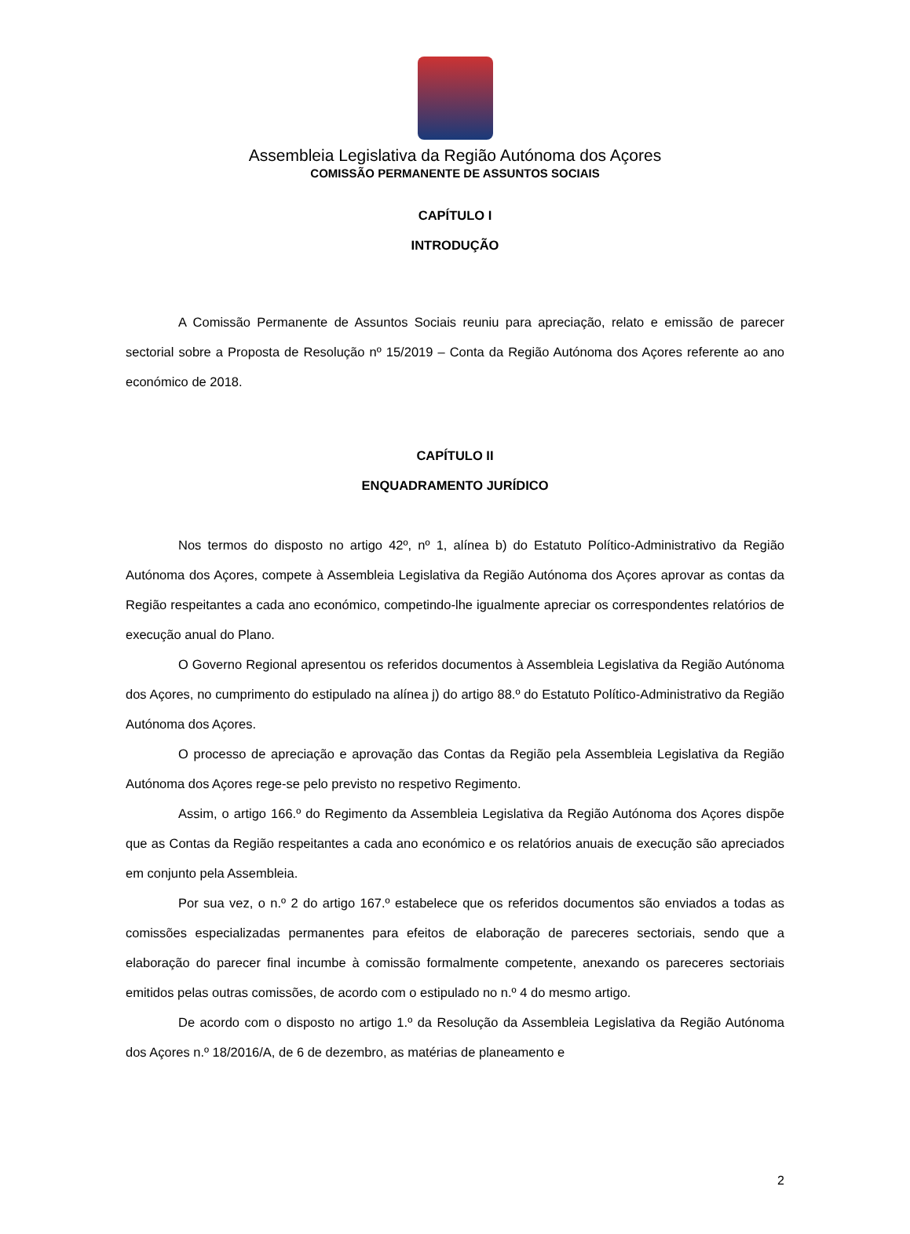Assembleia Legislativa da Região Autónoma dos Açores
COMISSÃO PERMANENTE DE ASSUNTOS SOCIAIS
CAPÍTULO I
INTRODUÇÃO
A Comissão Permanente de Assuntos Sociais reuniu para apreciação, relato e emissão de parecer sectorial sobre a Proposta de Resolução nº 15/2019 – Conta da Região Autónoma dos Açores referente ao ano económico de 2018.
CAPÍTULO II
ENQUADRAMENTO JURÍDICO
Nos termos do disposto no artigo 42º, nº 1, alínea b) do Estatuto Político-Administrativo da Região Autónoma dos Açores, compete à Assembleia Legislativa da Região Autónoma dos Açores aprovar as contas da Região respeitantes a cada ano económico, competindo-lhe igualmente apreciar os correspondentes relatórios de execução anual do Plano.
O Governo Regional apresentou os referidos documentos à Assembleia Legislativa da Região Autónoma dos Açores, no cumprimento do estipulado na alínea j) do artigo 88.º do Estatuto Político-Administrativo da Região Autónoma dos Açores.
O processo de apreciação e aprovação das Contas da Região pela Assembleia Legislativa da Região Autónoma dos Açores rege-se pelo previsto no respetivo Regimento.
Assim, o artigo 166.º do Regimento da Assembleia Legislativa da Região Autónoma dos Açores dispõe que as Contas da Região respeitantes a cada ano económico e os relatórios anuais de execução são apreciados em conjunto pela Assembleia.
Por sua vez, o n.º 2 do artigo 167.º estabelece que os referidos documentos são enviados a todas as comissões especializadas permanentes para efeitos de elaboração de pareceres sectoriais, sendo que a elaboração do parecer final incumbe à comissão formalmente competente, anexando os pareceres sectoriais emitidos pelas outras comissões, de acordo com o estipulado no n.º 4 do mesmo artigo.
De acordo com o disposto no artigo 1.º da Resolução da Assembleia Legislativa da Região Autónoma dos Açores n.º 18/2016/A, de 6 de dezembro, as matérias de planeamento e
2